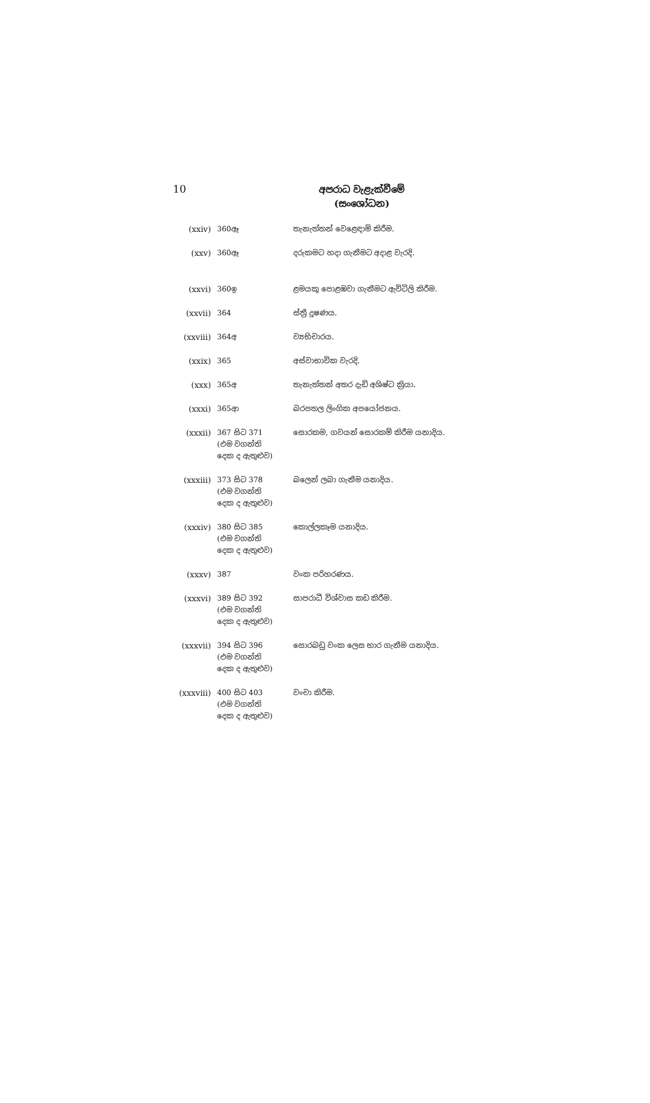10
අපරාධ වැළැක්වීමේ
(සංශෝධන)
| (xxiv) | 360ඈ | තැනැත්තන් වෙළෙඳාම් කිරීම. |
| (xxv) | 360ඈ | දරුකමට හදා ගැනීමට අදාළ වැරදි. |
| (xxvi) | 360ඉ | ළමයකු පොළඹවා ගැනීමට ඇවිටිලි කිරීම. |
| (xxvii) | 364 | ස්ත්‍රී දූෂණය. |
| (xxviii) | 364අ | ව්‍යභිචාරය. |
| (xxix) | 365 | අස්වාභාවික වැරදි. |
| (xxx) | 365අ | තැනැත්තන් අතර දැඩි අශිෂ්ට ක්‍රියා. |
| (xxxi) | 365ආ | බරපතල ලිංගික අපයෝජනය. |
| (xxxii) | 367 සිට 371 (එම වගන්ති දෙක ද ඇතුළුව) | සොරකම, ගවයන් සොරකම් කිරීම යනාදිය. |
| (xxxiii) | 373 සිට 378 (එම වගන්ති දෙක ද ඇතුළුව) | බලෙන් ලබා ගැනීම යනාදිය. |
| (xxxiv) | 380 සිට 385 (එම වගන්ති දෙක ද ඇතුළුව) | කොල්ලකෑම යනාදිය. |
| (xxxv) | 387 | වංක පරිහරණය. |
| (xxxvi) | 389 සිට 392 (එම වගන්ති දෙක ද ඇතුළුව) | සාපරාධී විශ්වාස කඩ කිරීම. |
| (xxxvii) | 394 සිට 396 (එම වගන්ති දෙක ද ඇතුළුව) | සොරබඩු වංක ලෙස භාර ගැනීම යනාදිය. |
| (xxxviii) | 400 සිට 403 (එම වගන්ති දෙක ද ඇතුළුව) | වංචා කිරීම. |